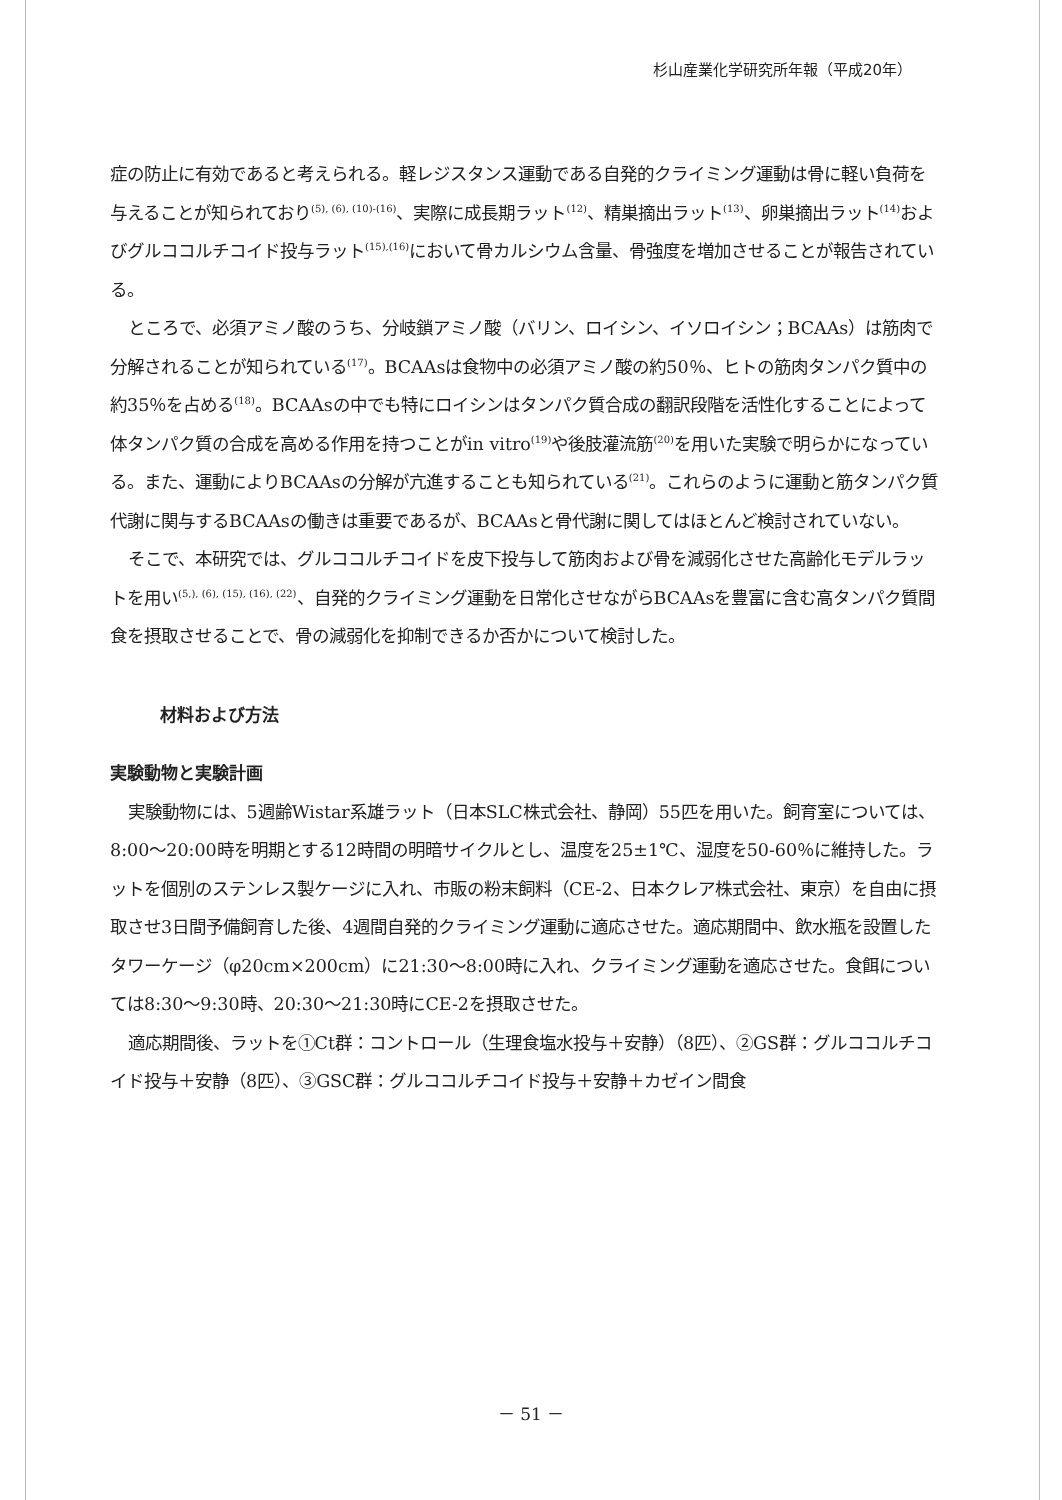杉山産業化学研究所年報（平成20年）
症の防止に有効であると考えられる。軽レジスタンス運動である自発的クライミング運動は骨に軽い負荷を与えることが知られており<sup>(5), (6), (10)-(16)</sup>、実際に成長期ラット<sup>(12)</sup>、精巣摘出ラット<sup>(13)</sup>、卵巣摘出ラット<sup>(14)</sup>およびグルココルチコイド投与ラット<sup>(15),(16)</sup>において骨カルシウム含量、骨強度を増加させることが報告されている。
ところで、必須アミノ酸のうち、分岐鎖アミノ酸（バリン、ロイシン、イソロイシン；BCAAs）は筋肉で分解されることが知られている<sup>(17)</sup>。BCAAsは食物中の必須アミノ酸の約50％、ヒトの筋肉タンパク質中の約35％を占める<sup>(18)</sup>。BCAAsの中でも特にロイシンはタンパク質合成の翻訳段階を活性化することによって体タンパク質の合成を高める作用を持つことがin vitro<sup>(19)</sup>や後肢灌流筋<sup>(20)</sup>を用いた実験で明らかになっている。また、運動によりBCAAsの分解が亢進することも知られている<sup>(21)</sup>。これらのように運動と筋タンパク質代謝に関与するBCAAsの働きは重要であるが、BCAAsと骨代謝に関してはほとんど検討されていない。
そこで、本研究では、グルココルチコイドを皮下投与して筋肉および骨を減弱化させた高齢化モデルラットを用い<sup>(5,), (6), (15), (16), (22)</sup>、自発的クライミング運動を日常化させながらBCAAsを豊富に含む高タンパク質間食を摂取させることで、骨の減弱化を抑制できるか否かについて検討した。
材料および方法
実験動物と実験計画
実験動物には、5週齢Wistar系雄ラット（日本SLC株式会社、静岡）55匹を用いた。飼育室については、8:00～20:00時を明期とする12時間の明暗サイクルとし、温度を25±1℃、湿度を50-60％に維持した。ラットを個別のステンレス製ケージに入れ、市販の粉末飼料（CE-2、日本クレア株式会社、東京）を自由に摂取させ3日間予備飼育した後、4週間自発的クライミング運動に適応させた。適応期間中、飲水瓶を設置したタワーケージ（φ20cm×200cm）に21:30～8:00時に入れ、クライミング運動を適応させた。食餌については8:30～9:30時、20:30～21:30時にCE-2を摂取させた。
適応期間後、ラットを①Ct群：コントロール（生理食塩水投与＋安静）（8匹）、②GS群：グルココルチコイド投与＋安静（8匹）、③GSC群：グルココルチコイド投与＋安静＋カゼイン間食
－ 51 －